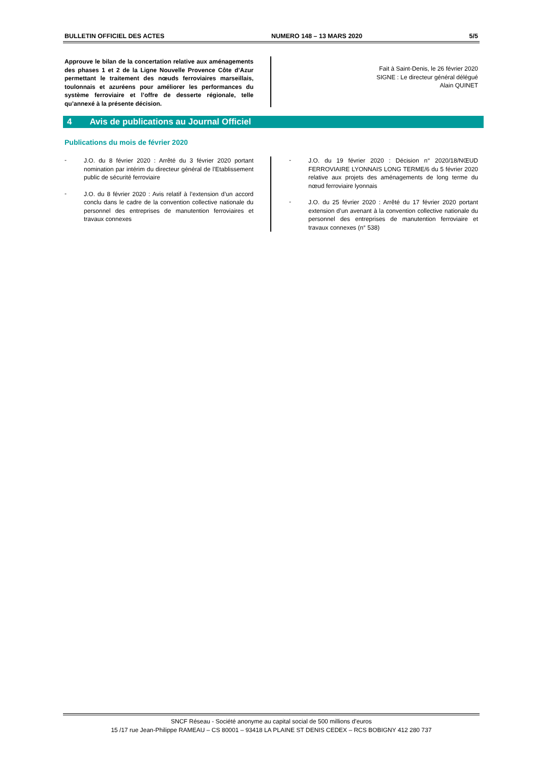BULLETIN OFFICIEL DES ACTES NUMERO 148 – 13 MARS 2020 5/5
Approuve le bilan de la concertation relative aux aménagements des phases 1 et 2 de la Ligne Nouvelle Provence Côte d’Azur permettant le traitement des nœuds ferroviaires marseillais, toulonnais et azuréens pour améliorer les performances du système ferroviaire et l’offre de desserte régionale, telle qu’annexé à la présente décision.
Fait à Saint-Denis, le 26 février 2020
SIGNE : Le directeur général délégué
Alain QUINET
4 Avis de publications au Journal Officiel
Publications du mois de février 2020
- J.O. du 8 février 2020 : Arrêté du 3 février 2020 portant nomination par intérim du directeur général de l’Etablissement public de sécurité ferroviaire
- J.O. du 8 février 2020 : Avis relatif à l’extension d’un accord conclu dans le cadre de la convention collective nationale du personnel des entreprises de manutention ferroviaires et travaux connexes
- J.O. du 19 février 2020 : Décision n° 2020/18/NŒUD FERROVIAIRE LYONNAIS LONG TERME/6 du 5 février 2020 relative aux projets des aménagements de long terme du nœud ferroviaire lyonnais
- J.O. du 25 février 2020 : Arrêté du 17 février 2020 portant extension d’un avenant à la convention collective nationale du personnel des entreprises de manutention ferroviaire et travaux connexes (n° 538)
SNCF Réseau - Société anonyme au capital social de 500 millions d’euros
15 /17 rue Jean-Philippe RAMEAU – CS 80001 – 93418 LA PLAINE ST DENIS CEDEX – RCS BOBIGNY 412 280 737